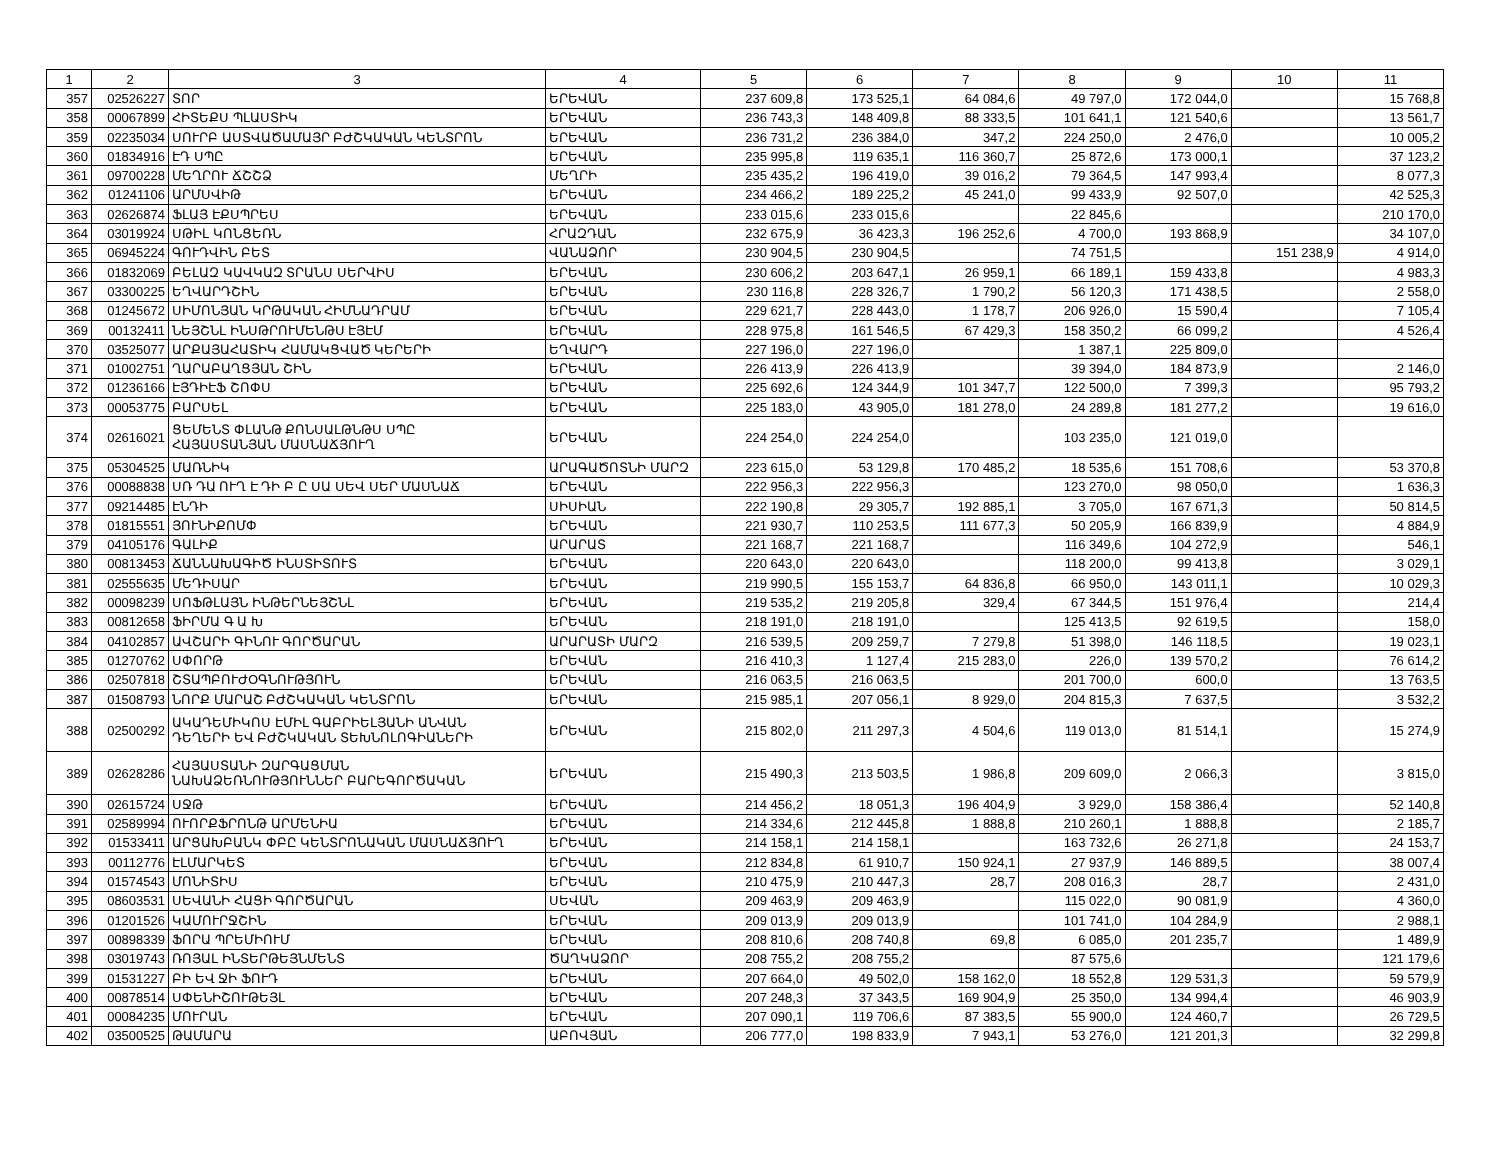| 1 | 2 | 3 | 4 | 5 | 6 | 7 | 8 | 9 | 10 | 11 |
| --- | --- | --- | --- | --- | --- | --- | --- | --- | --- | --- |
| 357 | 02526227 | ՏՈՐ | ԵՐԵՎԱՆ | 237 609,8 | 173 525,1 | 64 084,6 | 49 797,0 | 172 044,0 | | 15 768,8 |
| 358 | 00067899 | ՀԻՏԵՔՍ ՊԼԱՍՏԻԿ | ԵՐԵՎԱՆ | 236 743,3 | 148 409,8 | 88 333,5 | 101 641,1 | 121 540,6 | | 13 561,7 |
| 359 | 02235034 | ՍՈՒՐԲ ԱՍՏՎԱԾԱՄԱՅՐ ԲԺՇԿԱԿԱՆ ԿԵՆՏՐՈՆ | ԵՐԵՎԱՆ | 236 731,2 | 236 384,0 | 347,2 | 224 250,0 | 2 476,0 | | 10 005,2 |
| 360 | 01834916 | ԷԴ ՍՊԸ | ԵՐԵՎԱՆ | 235 995,8 | 119 635,1 | 116 360,7 | 25 872,6 | 173 000,1 | | 37 123,2 |
| 361 | 09700228 | ՄԵՂՐՈՒ ՃՇՇՁ | ՄԵՂՐԻ | 235 435,2 | 196 419,0 | 39 016,2 | 79 364,5 | 147 993,4 | | 8 077,3 |
| 362 | 01241106 | ԱՐՄՍՎԻԹ | ԵՐԵՎԱՆ | 234 466,2 | 189 225,2 | 45 241,0 | 99 433,9 | 92 507,0 | | 42 525,3 |
| 363 | 02626874 | ՖԼԱՅ ԷՔՍՊՐԵՍ | ԵՐԵՎԱՆ | 233 015,6 | 233 015,6 | | 22 845,6 | | | 210 170,0 |
| 364 | 03019924 | ՍԹԻԼ ԿՈՆՑԵՌՆ | ՀՐԱԶԴԱՆ | 232 675,9 | 36 423,3 | 196 252,6 | 4 700,0 | 193 868,9 | | 34 107,0 |
| 365 | 06945224 | ԳՈՒԴՎԻՆ ԲԵՏ | ՎԱՆԱՁՈՐ | 230 904,5 | 230 904,5 | | 74 751,5 | | 151 238,9 | 4 914,0 |
| 366 | 01832069 | ԲԵԼԱԶ ԿԱՎԿԱԶ ՏՐԱՆՍ ՍԵՐՎԻՍ | ԵՐԵՎԱՆ | 230 606,2 | 203 647,1 | 26 959,1 | 66 189,1 | 159 433,8 | | 4 983,3 |
| 367 | 03300225 | ԵՂՎԱՐԴՇԻՆ | ԵՐԵՎԱՆ | 230 116,8 | 228 326,7 | 1 790,2 | 56 120,3 | 171 438,5 | | 2 558,0 |
| 368 | 01245672 | ՍԻՄՈՆՅԱՆ ԿՐԹԱԿԱՆ ՀԻՄՆԱԴՐԱՄ | ԵՐԵՎԱՆ | 229 621,7 | 228 443,0 | 1 178,7 | 206 926,0 | 15 590,4 | | 7 105,4 |
| 369 | 00132411 | ՆԵՅՇՆԼ ԻՆՍԹՐՈՒՄԵՆԹՍ ԷՅԷՄ | ԵՐԵՎԱՆ | 228 975,8 | 161 546,5 | 67 429,3 | 158 350,2 | 66 099,2 | | 4 526,4 |
| 370 | 03525077 | ԱՐՔԱՅԱՀԱՏԻԿ ՀԱՄԱԿՑՎԱԾ ԿԵՐԵՐԻ | ԵՂՎԱՐԴ | 227 196,0 | 227 196,0 | | 1 387,1 | 225 809,0 | | |
| 371 | 01002751 | ՂԱՐԱԲԱՂՑՅԱՆ ՇԻՆ | ԵՐԵՎԱՆ | 226 413,9 | 226 413,9 | | 39 394,0 | 184 873,9 | | 2 146,0 |
| 372 | 01236166 | ԷՅԴԻԷՖ ՇՈՓՍ | ԵՐԵՎԱՆ | 225 692,6 | 124 344,9 | 101 347,7 | 122 500,0 | 7 399,3 | | 95 793,2 |
| 373 | 00053775 | ԲԱՐՍԵԼ | ԵՐԵՎԱՆ | 225 183,0 | 43 905,0 | 181 278,0 | 24 289,8 | 181 277,2 | | 19 616,0 |
| 374 | 02616021 | ՑԵՄԵՆՏ ՓԼԱՆԹ ՔՈՆՍԱԼԹՆԹՍ ՍՊԸ ՀԱՅԱՍՏԱՆՅԱՆ ՄԱՍՆԱՃՅՈՒՂ | ԵՐԵՎԱՆ | 224 254,0 | 224 254,0 | | 103 235,0 | 121 019,0 | | |
| 375 | 05304525 | ՄԱՌՆԻԿ | ԱՐԱԳԱԾՈՏՆԻ ՄԱՐԶ | 223 615,0 | 53 129,8 | 170 485,2 | 18 535,6 | 151 708,6 | | 53 370,8 |
| 376 | 00088838 | ՍՌ ԴԱ ՈՒՂ Է ԴԻ Բ Ը ՍԱ ՍԵՎ ՍԵՐ ՄԱՍՆԱՃ | ԵՐԵՎԱՆ | 222 956,3 | 222 956,3 | | 123 270,0 | 98 050,0 | | 1 636,3 |
| 377 | 09214485 | ԷՆԴԻ | ՍԻՍԻԱՆ | 222 190,8 | 29 305,7 | 192 885,1 | 3 705,0 | 167 671,3 | | 50 814,5 |
| 378 | 01815551 | ՅՈՒՆԻՔՈՄՓ | ԵՐԵՎԱՆ | 221 930,7 | 110 253,5 | 111 677,3 | 50 205,9 | 166 839,9 | | 4 884,9 |
| 379 | 04105176 | ԳԱԼԻՔ | ԱՐԱՐԱՏ | 221 168,7 | 221 168,7 | | 116 349,6 | 104 272,9 | | 546,1 |
| 380 | 00813453 | ՃԱՆՆԱԽԱԳԻԾ ԻՆՍՏԻՏՈՒՏ | ԵՐԵՎԱՆ | 220 643,0 | 220 643,0 | | 118 200,0 | 99 413,8 | | 3 029,1 |
| 381 | 02555635 | ՄԵԴԻՍԱՐ | ԵՐԵՎԱՆ | 219 990,5 | 155 153,7 | 64 836,8 | 66 950,0 | 143 011,1 | | 10 029,3 |
| 382 | 00098239 | ՍՈՖԹԼԱՅՆ ԻՆԹԵՐՆԵՅՇՆԼ | ԵՐԵՎԱՆ | 219 535,2 | 219 205,8 | 329,4 | 67 344,5 | 151 976,4 | | 214,4 |
| 383 | 00812658 | ՖԻՐՄԱ Գ Ա Խ | ԵՐԵՎԱՆ | 218 191,0 | 218 191,0 | | 125 413,5 | 92 619,5 | | 158,0 |
| 384 | 04102857 | ԱՎՇԱՐԻ ԳԻՆՈՒ ԳՈՐԾԱՐԱՆ | ԱՐԱՐԱՏԻ ՄԱՐԶ | 216 539,5 | 209 259,7 | 7 279,8 | 51 398,0 | 146 118,5 | | 19 023,1 |
| 385 | 01270762 | ՍՓՈՐԹ | ԵՐԵՎԱՆ | 216 410,3 | 1 127,4 | 215 283,0 | 226,0 | 139 570,2 | | 76 614,2 |
| 386 | 02507818 | ՇՏԱՊԲՈՒԺՕԳՆՈՒԹՅՈՒՆ | ԵՐԵՎԱՆ | 216 063,5 | 216 063,5 | | 201 700,0 | 600,0 | | 13 763,5 |
| 387 | 01508793 | ՆՈՐՔ ՄԱՐԱՇ ԲԺՇԿԱԿԱՆ ԿԵՆՏՐՈՆ | ԵՐԵՎԱՆ | 215 985,1 | 207 056,1 | 8 929,0 | 204 815,3 | 7 637,5 | | 3 532,2 |
| 388 | 02500292 | ԱԿԱԴԵՄԻԿՈՍ ԷՄԻԼ ԳԱԲՐԻԵԼՅԱՆԻ ԱՆՎԱՆ ԴԵՂԵՐԻ ԵՎ ԲԺՇԿԱԿԱՆ ՏԵԽՆՈԼՈԳԻԱՆԵՐԻ | ԵՐԵՎԱՆ | 215 802,0 | 211 297,3 | 4 504,6 | 119 013,0 | 81 514,1 | | 15 274,9 |
| 389 | 02628286 | ՀԱՅԱՍՏԱՆԻ ԶԱՐԳԱՑՄԱՆ ՆԱԽԱՁԵՌՆՈՒԹՅՈՒՆՆԵՐ ԲԱՐԵԳՈՐԾԱԿԱՆ | ԵՐԵՎԱՆ | 215 490,3 | 213 503,5 | 1 986,8 | 209 609,0 | 2 066,3 | | 3 815,0 |
| 390 | 02615724 | ՍՋԹ | ԵՐԵՎԱՆ | 214 456,2 | 18 051,3 | 196 404,9 | 3 929,0 | 158 386,4 | | 52 140,8 |
| 391 | 02589994 | ՈՒՈՐՔՖՐՈՆԹ ԱՐՄԵՆԻԱ | ԵՐԵՎԱՆ | 214 334,6 | 212 445,8 | 1 888,8 | 210 260,1 | 1 888,8 | | 2 185,7 |
| 392 | 01533411 | ԱՐՑԱԽԲԱՆԿ ՓԲԸ ԿԵՆՏՐՈՆԱԿԱՆ ՄԱՍՆԱՃՅՈՒՂ | ԵՐԵՎԱՆ | 214 158,1 | 214 158,1 | | 163 732,6 | 26 271,8 | | 24 153,7 |
| 393 | 00112776 | ԷԼՄԱՐԿԵՏ | ԵՐԵՎԱՆ | 212 834,8 | 61 910,7 | 150 924,1 | 27 937,9 | 146 889,5 | | 38 007,4 |
| 394 | 01574543 | ՄՈՆԻՏԻՍ | ԵՐԵՎԱՆ | 210 475,9 | 210 447,3 | 28,7 | 208 016,3 | 28,7 | | 2 431,0 |
| 395 | 08603531 | ՍԵՎԱՆԻ ՀԱՑԻ ԳՈՐԾԱՐԱՆ | ՍԵՎԱՆ | 209 463,9 | 209 463,9 | | 115 022,0 | 90 081,9 | | 4 360,0 |
| 396 | 01201526 | ԿԱՄՈՒՐՋՇԻՆ | ԵՐԵՎԱՆ | 209 013,9 | 209 013,9 | | 101 741,0 | 104 284,9 | | 2 988,1 |
| 397 | 00898339 | ՖՈՐԱ ՊՐԵՄԻՈՒՄ | ԵՐԵՎԱՆ | 208 810,6 | 208 740,8 | 69,8 | 6 085,0 | 201 235,7 | | 1 489,9 |
| 398 | 03019743 | ՌՈՅԱԼ ԻՆՏԵՐԹԵՅՆՄԵՆՏ | ԾԱՂԿԱՁՈՐ | 208 755,2 | 208 755,2 | | 87 575,6 | | | 121 179,6 |
| 399 | 01531227 | ԲԻ ԵՎ ՋԻ ՖՈՒԴ | ԵՐԵՎԱՆ | 207 664,0 | 49 502,0 | 158 162,0 | 18 552,8 | 129 531,3 | | 59 579,9 |
| 400 | 00878514 | ՍՓԵՆԻՇՈՒԹԵՅԼ | ԵՐԵՎԱՆ | 207 248,3 | 37 343,5 | 169 904,9 | 25 350,0 | 134 994,4 | | 46 903,9 |
| 401 | 00084235 | ՄՈՒՐԱՆ | ԵՐԵՎԱՆ | 207 090,1 | 119 706,6 | 87 383,5 | 55 900,0 | 124 460,7 | | 26 729,5 |
| 402 | 03500525 | ԹԱՄԱՐԱ | ԱԲՈՎՅԱՆ | 206 777,0 | 198 833,9 | 7 943,1 | 53 276,0 | 121 201,3 | | 32 299,8 |